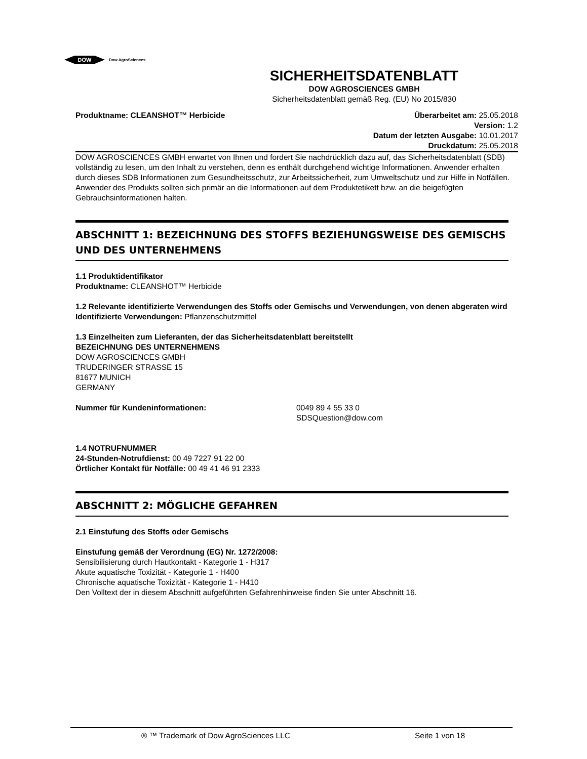DOW
Dow AgroSciences
SICHERHEITSDATENBLATT
DOW AGROSCIENCES GMBH
Sicherheitsdatenblatt gemäß Reg. (EU) No 2015/830
Produktname: CLEANSHOT™ Herbicide
Überarbeitet am: 25.05.2018
Version: 1.2
Datum der letzten Ausgabe: 10.01.2017
Druckdatum: 25.05.2018
DOW AGROSCIENCES GMBH erwartet von Ihnen und fordert Sie nachdrücklich dazu auf, das Sicherheitsdatenblatt (SDB) vollständig zu lesen, um den Inhalt zu verstehen, denn es enthält durchgehend wichtige Informationen. Anwender erhalten durch dieses SDB Informationen zum Gesundheitsschutz, zur Arbeitssicherheit, zum Umweltschutz und zur Hilfe in Notfällen. Anwender des Produkts sollten sich primär an die Informationen auf dem Produktetikett bzw. an die beigefügten Gebrauchsinformationen halten.
ABSCHNITT 1: BEZEICHNUNG DES STOFFS BEZIEHUNGSWEISE DES GEMISCHS UND DES UNTERNEHMENS
1.1 Produktidentifikator
Produktname: CLEANSHOT™ Herbicide
1.2 Relevante identifizierte Verwendungen des Stoffs oder Gemischs und Verwendungen, von denen abgeraten wird
Identifizierte Verwendungen: Pflanzenschutzmittel
1.3 Einzelheiten zum Lieferanten, der das Sicherheitsdatenblatt bereitstellt
BEZEICHNUNG DES UNTERNEHMENS
DOW AGROSCIENCES GMBH
TRUDERINGER STRASSE 15
81677 MUNICH
GERMANY
Nummer für Kundeninformationen: 0049 89 4 55 33 0
SDSQuestion@dow.com
1.4 NOTRUFNUMMER
24-Stunden-Notrufdienst: 00 49 7227 91 22 00
Örtlicher Kontakt für Notfälle: 00 49 41 46 91 2333
ABSCHNITT 2: MÖGLICHE GEFAHREN
2.1 Einstufung des Stoffs oder Gemischs
Einstufung gemäß der Verordnung (EG) Nr. 1272/2008:
Sensibilisierung durch Hautkontakt - Kategorie 1 - H317
Akute aquatische Toxizität - Kategorie 1 - H400
Chronische aquatische Toxizität - Kategorie 1 - H410
Den Volltext der in diesem Abschnitt aufgeführten Gefahrenhinweise finden Sie unter Abschnitt 16.
® ™ Trademark of Dow AgroSciences LLC Seite 1 von 18